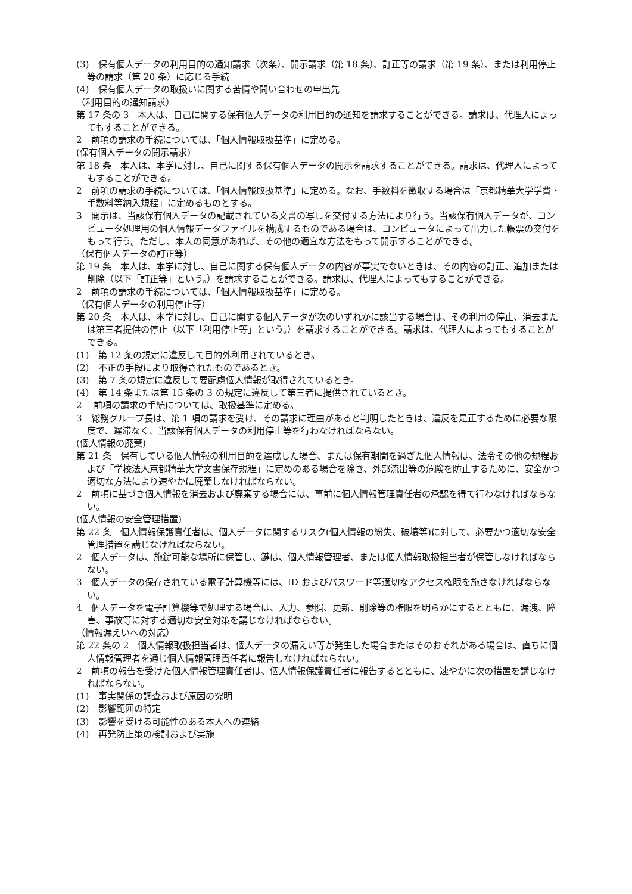(3)　保有個人データの利用目的の通知請求（次条）、開示請求（第 18 条）、訂正等の請求（第 19 条）、または利用停止等の請求（第 20 条）に応じる手続
(4)　保有個人データの取扱いに関する苦情や問い合わせの申出先
（利用目的の通知請求）
第 17 条の 3　本人は、自己に関する保有個人データの利用目的の通知を請求することができる。請求は、代理人によってもすることができる。
2　前項の請求の手続については、「個人情報取扱基準」に定める。
(保有個人データの開示請求)
第 18 条　本人は、本学に対し、自己に関する保有個人データの開示を請求することができる。請求は、代理人によってもすることができる。
2　前項の請求の手続については、「個人情報取扱基準」に定める。なお、手数料を徴収する場合は「京都精華大学学費・手数料等納入規程」に定めるものとする。
3　開示は、当該保有個人データの記載されている文書の写しを交付する方法により行う。当該保有個人データが、コンピュータ処理用の個人情報データファイルを構成するものである場合は、コンピュータによって出力した帳票の交付をもって行う。ただし、本人の同意があれば、その他の適宜な方法をもって開示することができる。
（保有個人データの訂正等）
第 19 条　本人は、本学に対し、自己に関する保有個人データの内容が事実でないときは、その内容の訂正、追加または削除（以下「訂正等」という。）を請求することができる。請求は、代理人によってもすることができる。
2　前項の請求の手続については、「個人情報取扱基準」に定める。
（保有個人データの利用停止等）
第 20 条　本人は、本学に対し、自己に関する個人データが次のいずれかに該当する場合は、その利用の停止、消去または第三者提供の停止（以下「利用停止等」という。）を請求することができる。請求は、代理人によってもすることができる。
(1)　第 12 条の規定に違反して目的外利用されているとき。
(2)　不正の手段により取得されたものであるとき。
(3)　第 7 条の規定に違反して要配慮個人情報が取得されているとき。
(4)　第 14 条または第 15 条の 3 の規定に違反して第三者に提供されているとき。
2　 前項の請求の手続については、取扱基準に定める。
3　総務グループ長は、第 1 項の請求を受け、その請求に理由があると判明したときは、違反を是正するために必要な限度で、遅滞なく、当該保有個人データの利用停止等を行わなければならない。
(個人情報の廃棄)
第 21 条　保有している個人情報の利用目的を達成した場合、または保有期間を過ぎた個人情報は、法令その他の規程および「学校法人京都精華大学文書保存規程」に定めのある場合を除き、外部流出等の危険を防止するために、安全かつ適切な方法により速やかに廃棄しなければならない。
2　前項に基づき個人情報を消去および廃棄する場合には、事前に個人情報管理責任者の承認を得て行わなければならない。
(個人情報の安全管理措置)
第 22 条　個人情報保護責任者は、個人データに関するリスク(個人情報の紛失、破壊等)に対して、必要かつ適切な安全管理措置を講じなければならない。
2　個人データは、施錠可能な場所に保管し、鍵は、個人情報管理者、または個人情報取扱担当者が保管しなければならない。
3　個人データの保存されている電子計算機等には、ID およびパスワード等適切なアクセス権限を施さなければならない。
4　個人データを電子計算機等で処理する場合は、入力、参照、更新、削除等の権限を明らかにするとともに、漏洩、障害、事故等に対する適切な安全対策を講じなければならない。
（情報漏えいへの対応）
第 22 条の 2　個人情報取扱担当者は、個人データの漏えい等が発生した場合またはそのおそれがある場合は、直ちに個人情報管理者を通じ個人情報管理責任者に報告しなければならない。
2　前項の報告を受けた個人情報管理責任者は、個人情報保護責任者に報告するとともに、速やかに次の措置を講じなければならない。
(1)　事実関係の調査および原因の究明
(2)　影響範囲の特定
(3)　影響を受ける可能性のある本人への連絡
(4)　再発防止策の検討および実施